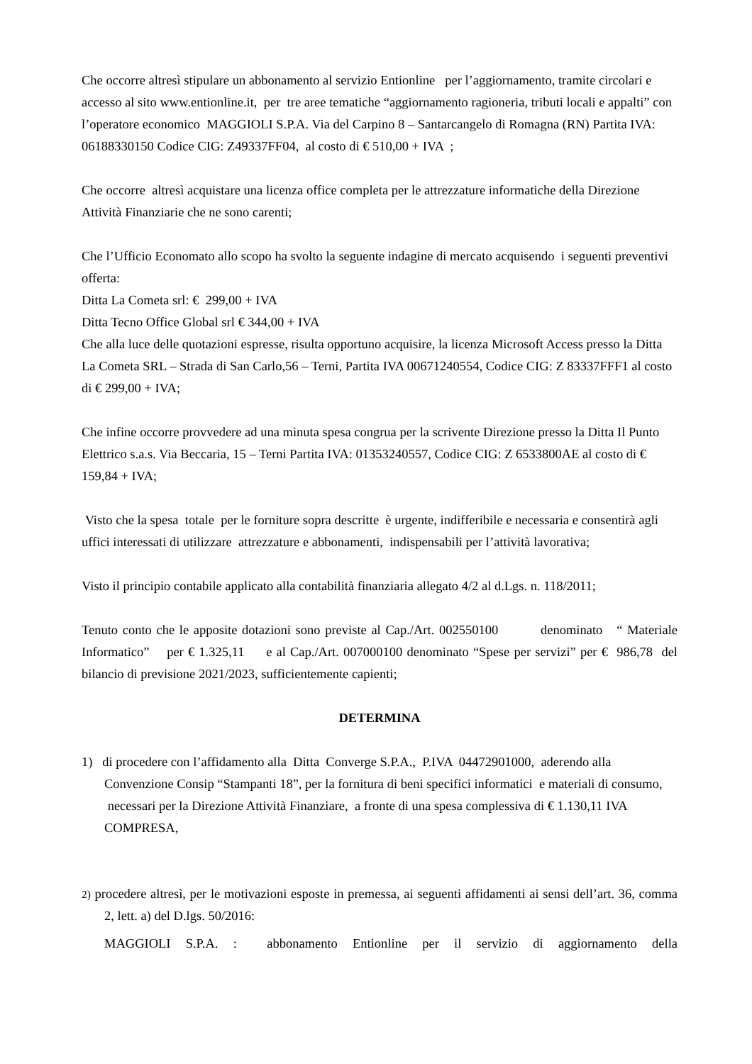Che occorre altresì stipulare un abbonamento al servizio Entionline per l’aggiornamento, tramite circolari e accesso al sito www.entionline.it, per tre aree tematiche “aggiornamento ragioneria, tributi locali e appalti” con l’operatore economico MAGGIOLI S.P.A. Via del Carpino 8 – Santarcangelo di Romagna (RN) Partita IVA: 06188330150 Codice CIG: Z49337FF04, al costo di € 510,00 + IVA ;
Che occorre altresì acquistare una licenza office completa per le attrezzature informatiche della Direzione Attività Finanziarie che ne sono carenti;
Che l’Ufficio Economato allo scopo ha svolto la seguente indagine di mercato acquisendo i seguenti preventivi offerta:
Ditta La Cometa srl: € 299,00 + IVA
Ditta Tecno Office Global srl € 344,00 + IVA
Che alla luce delle quotazioni espresse, risulta opportuno acquisire, la licenza Microsoft Access presso la Ditta La Cometa SRL – Strada di San Carlo,56 – Terni, Partita IVA 00671240554, Codice CIG: Z 83337FFF1 al costo di € 299,00 + IVA;
Che infine occorre provvedere ad una minuta spesa congrua per la scrivente Direzione presso la Ditta Il Punto Elettrico s.a.s. Via Beccaria, 15 – Terni Partita IVA: 01353240557, Codice CIG: Z 6533800AE al costo di € 159,84 + IVA;
Visto che la spesa totale per le forniture sopra descritte è urgente, indifferibile e necessaria e consentirà agli uffici interessati di utilizzare attrezzature e abbonamenti, indispensabili per l’attività lavorativa;
Visto il principio contabile applicato alla contabilità finanziaria allegato 4/2 al d.Lgs. n. 118/2011;
Tenuto conto che le apposite dotazioni sono previste al Cap./Art. 002550100 denominato “ Materiale Informatico” per € 1.325,11 e al Cap./Art. 007000100 denominato “Spese per servizi” per € 986,78 del bilancio di previsione 2021/2023, sufficientemente capienti;
DETERMINA
1) di procedere con l’affidamento alla Ditta Converge S.P.A., P.IVA 04472901000, aderendo alla Convenzione Consip “Stampanti 18”, per la fornitura di beni specifici informatici e materiali di consumo, necessari per la Direzione Attività Finanziare, a fronte di una spesa complessiva di € 1.130,11 IVA COMPRESA,
2) procedere altresì, per le motivazioni esposte in premessa, ai seguenti affidamenti ai sensi dell’art. 36, comma 2, lett. a) del D.lgs. 50/2016:
MAGGIOLI S.P.A. : abbonamento Entionline per il servizio di aggiornamento della